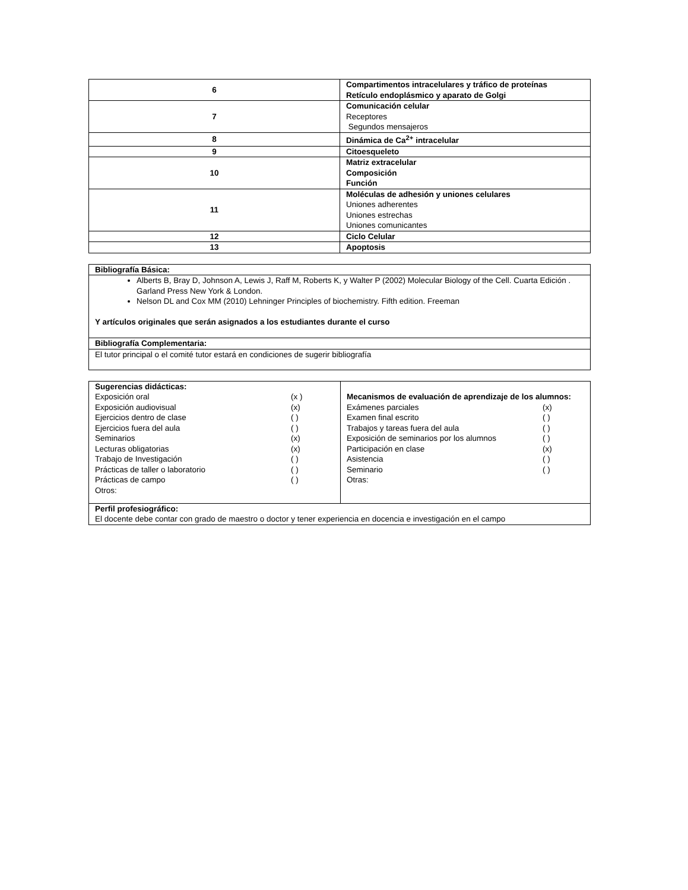| 6 | Compartimentos intracelulares y tráfico de proteínas Retículo endoplásmico y aparato de Golgi |
| 7 | Comunicación celular Receptores Segundos mensajeros |
| 8 | Dinámica de Ca<sup>2+</sup> intracelular |
| 9 | Citoesqueleto |
| 10 | Matriz extracelular Composición Función |
| 11 | Moléculas de adhesión y uniones celulares Uniones adherentes Uniones estrechas Uniones comunicantes |
| 12 | Ciclo Celular |
| 13 | Apoptosis |
| Bibliografía Básica: |
| Alberts B, Bray D, Johnson A, Lewis J, Raff M, Roberts K, y Walter P (2002) Molecular Biology of the Cell. Cuarta Edición . Garland Press New York & London. Nelson DL and Cox MM (2010) Lehninger Principles of biochemistry. Fifth edition. Freeman Y artículos originales que serán asignados a los estudiantes durante el curso |
| Bibliografía Complementaria: |
| El tutor principal o el comité tutor estará en condiciones de sugerir bibliografía |
| Sugerencias didácticas: Exposición oral (x ) Exposición audiovisual (x) Ejercicios dentro de clase ( ) Ejercicios fuera del aula ( ) Seminarios (x) Lecturas obligatorias (x) Trabajo de Investigación ( ) Prácticas de taller o laboratorio ( ) Prácticas de campo ( ) Otros: | Mecanismos de evaluación de aprendizaje de los alumnos: Exámenes parciales (x) Examen final escrito ( ) Trabajos y tareas fuera del aula ( ) Exposición de seminarios por los alumnos ( ) Participación en clase (x) Asistencia ( ) Seminario ( ) Otras: |
| Perfil profesiográfico: El docente debe contar con grado de maestro o doctor y tener experiencia en docencia e investigación en el campo | |